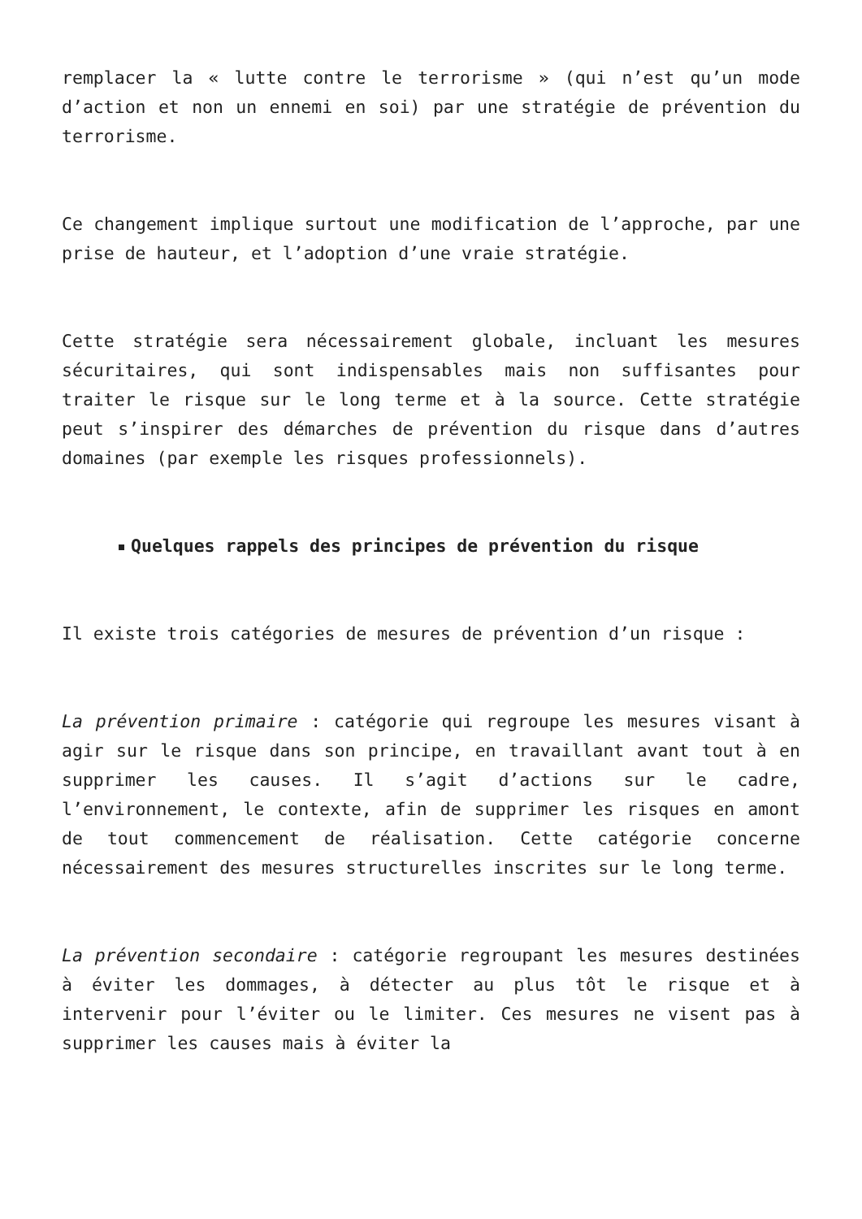remplacer la « lutte contre le terrorisme » (qui n’est qu’un mode d’action et non un ennemi en soi) par une stratégie de prévention du terrorisme.
Ce changement implique surtout une modification de l’approche, par une prise de hauteur, et l’adoption d’une vraie stratégie.
Cette stratégie sera nécessairement globale, incluant les mesures sécuritaires, qui sont indispensables mais non suffisantes pour traiter le risque sur le long terme et à la source. Cette stratégie peut s’inspirer des démarches de prévention du risque dans d’autres domaines (par exemple les risques professionnels).
Quelques rappels des principes de prévention du risque
Il existe trois catégories de mesures de prévention d’un risque :
La prévention primaire : catégorie qui regroupe les mesures visant à agir sur le risque dans son principe, en travaillant avant tout à en supprimer les causes. Il s’agit d’actions sur le cadre, l’environnement, le contexte, afin de supprimer les risques en amont de tout commencement de réalisation. Cette catégorie concerne nécessairement des mesures structurelles inscrites sur le long terme.
La prévention secondaire : catégorie regroupant les mesures destinées à éviter les dommages, à détecter au plus tôt le risque et à intervenir pour l’éviter ou le limiter. Ces mesures ne visent pas à supprimer les causes mais à éviter la